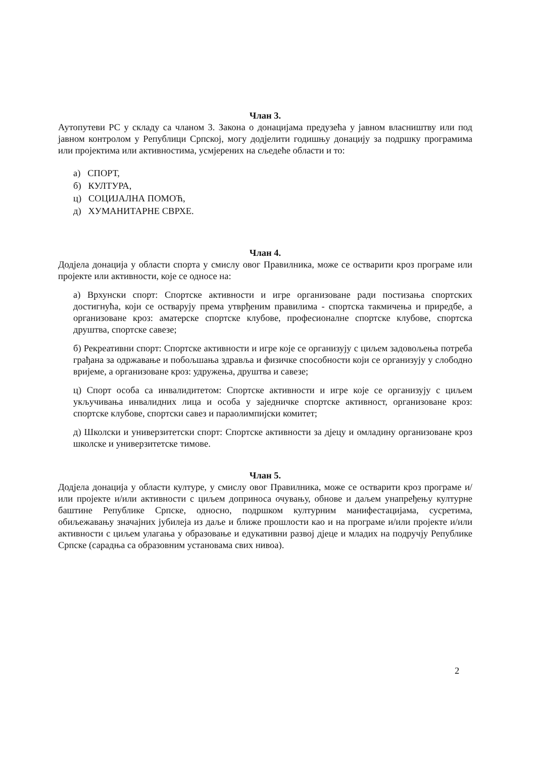Члан 3.
Аутопутеви РС у складу са чланом 3. Закона о донацијама предузећа у јавном власништву или под јавном контролом у Републици Српској, могу додјелити годишњу донацију за подршку програмима или пројектима или активностима, усмјерених на сљедеће области и то:
а) СПОРТ,
б) КУЛТУРА,
ц) СОЦИЈАЛНА ПОМОЋ,
д) ХУМАНИТАРНЕ СВРХЕ.
Члан 4.
Додјела донација у области спорта у смислу овог Правилника, може се остварити кроз програме или пројекте или активности, које се односе на:
а) Врхунски спорт: Спортске активности и игре организоване ради постизања спортских достигнућа, који се остварују према утврђеним правилима - спортска такмичења и приредбе, а организоване кроз: аматерске спортске клубове, професионалне спортске клубове, спортска друштва, спортске савезе;
б) Рекреативни спорт: Спортске активности и игре које се организују с циљем задовољења потреба грађана за одржавање и побољшања здравља и физичке способности који се организују у слободно вријеме, а организоване кроз: удружења, друштва и савезе;
ц) Спорт особа са инвалидитетом: Спортске активности и игре које се организују с циљем укључивања инвалидних лица и особа у заједничке спортске активност, организоване кроз: спортске клубове, спортски савез и параолимпијски комитет;
д) Школски и универзитетски спорт: Спортске активности за дјецу и омладину организоване кроз школске и универзитетске тимове.
Члан 5.
Додјела донација у области културе, у смислу овог Правилника, може се остварити кроз програме и/или пројекте и/или активности с циљем доприноса очувању, обнове и даљем унапређењу културне баштине Републике Српске, односно, подршком културним манифестацијама, сусретима, обиљежавању значајних јубилеја из даље и ближе прошлости као и на програме и/или пројекте и/или активности с циљем улагања у образовање и едукативни развој дјеце и младих на подручју Републике Српске (сарадња са образовним установама свих нивоа).
2